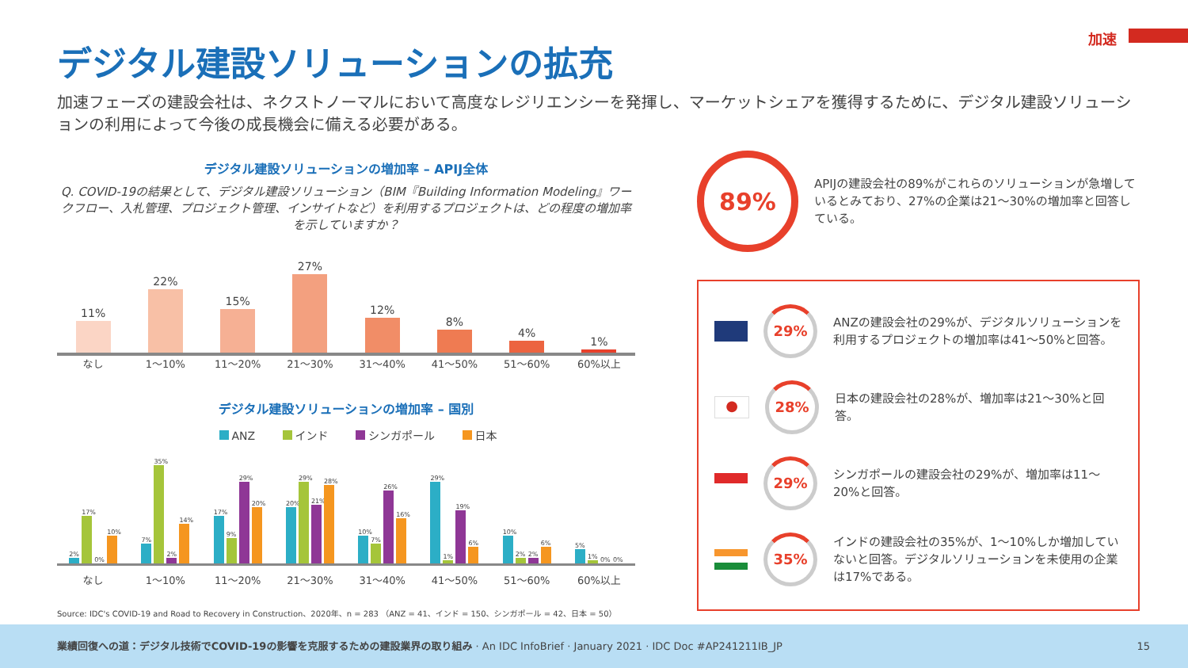デジタル建設ソリューションの拡充 加速
加速フェーズの建設会社は、ネクストノーマルにおいて高度なレジリエンシーを発揮し、マーケットシェアを獲得するために、デジタル建設ソリューションの利用によって今後の成長機会に備える必要がある。
デジタル建設ソリューションの増加率 – APIJ全体
Q. COVID-19の結果として、デジタル建設ソリューション（BIM『Building Information Modeling』ワークフロー、入札管理、プロジェクト管理、インサイトなど）を利用するプロジェクトは、どの程度の増加率を示していますか？
11%
22%
15%
27%
12%
8%
4%
1%
なし 1～10% 11～20% 21～30% 31～40% 41～50% 51～60% 60%以上
デジタル建設ソリューションの増加率 – 国別
ANZ インド シンガポール 日本
2%
17%
0%
10%
7%
35%
2%
14%
17%
9%
29%
20%
20%
29%
21%
28%
10%
7%
26%
16%
29%
1%
19%
6%
10%
2%
2%
6%
5%
1%
0%
0%
なし 1～10% 11～20% 21～30% 31～40% 41～50% 51～60% 60%以上
89%
APIJの建設会社の89%がこれらのソリューションが急増しているとみており、27%の企業は21～30%の増加率と回答している。
29%
ANZの建設会社の29%が、デジタルソリューションを利用するプロジェクトの増加率は41～50%と回答。
●
28%
日本の建設会社の28%が、増加率は21～30%と回答。
29%
シンガポールの建設会社の29%が、増加率は11～20%と回答。
35%
インドの建設会社の35%が、1～10%しか増加していないと回答。デジタルソリューションを未使用の企業は17%である。
Source: IDC's COVID-19 and Road to Recovery in Construction、2020年、n = 283 （ANZ = 41、インド = 150、シンガポール = 42、日本 = 50）
業績回復への道：デジタル技術でCOVID-19の影響を克服するための建設業界の取り組み · An IDC InfoBrief · January 2021 · IDC Doc #AP241211IB_JP 15